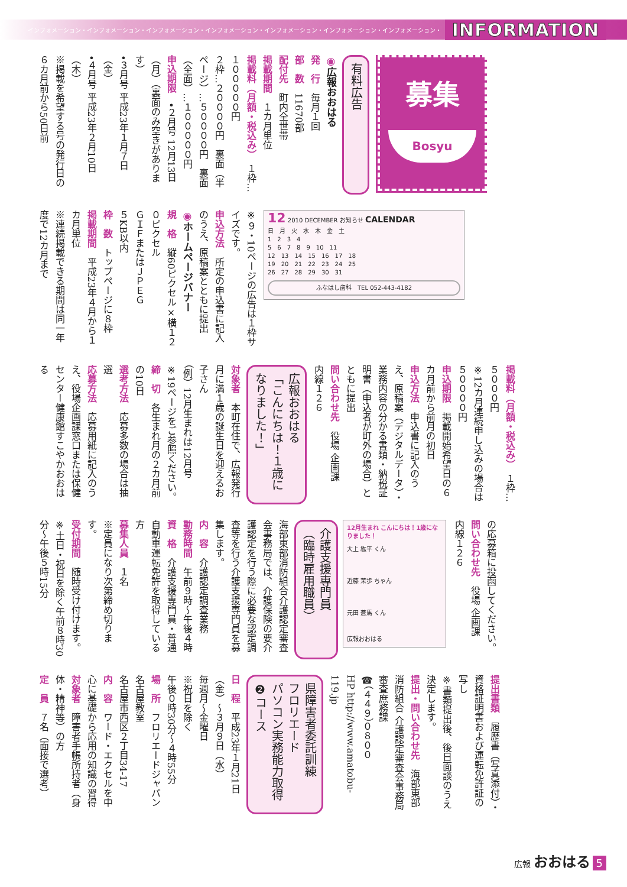インフォメーション・インフォメーション・インフォメーション・インフォメーション・インフォメーション・インフォメーション・インフォメーション・
INFORMATION
募集
Bosyu
有料広告
◉広報おおはる
発　行　毎月１回
部　数　11670部
配付先　町内全世帯
掲載期間　１カ月単位
掲載料（月額・税込み）　１枠…１０００００円
２枠…２００００円　裏面（半ページ）…５００００円　裏面（全面）…１０００００円
申込期限　•２月号 12月13日（月）（裏面のみ空きがあります）
•３月号 平成23年１月７日（金）
•４月号 平成23年２月10日（木）
※掲載を希望する号の発行日の６カ月前から50日前
12 2010 DECEMBER お知らせ CALENDAR
日　月　火　水　木　金　土
1　2　3　4
5　6　7　8　9　10　11
12　13　14　15　16　17　18
19　20　21　22　23　24　25
26　27　28　29　30　31
ふなはし歯科　TEL 052-443-4182
※９・10ページの広告は１枠サイズです。
申込方法　所定の申込書に記入のうえ、原稿案とともに提出
◉ホームページバナー
規　格　縦60ピクセル×横１２０ピクセル
ＧＩＦまたはＪＰＥＧ
５KB以内
枠　数　トップページに８枠
掲載期間　平成23年４月から１カ月単位
※連続掲載できる期間は同一年度で12カ月まで
掲載料（月額・税込み）　１枠…５０００円
※12カ月連続申し込みの場合は５００００円
申込期限　掲載開始希望日の６カ月前から前月の初日
申込方法　申込書に記入のうえ、原稿案（デジタルデータ）・業務内容の分かる書類・納税証明書（申込者が町外の場合）とともに提出
問い合わせ先　役場 企画課
内線１２６
広報おおはる
「こんにちは！１歳になりました！」
対象者　本町在住で、広報発行月に満１歳の誕生日を迎えるお子さん
（例）12月生まれは12月号
※19ページをご参照ください。
締　切　各生まれ月の２カ月前の10日
選考方法　応募多数の場合は抽選
応募方法　応募用紙に記入のうえ、役場企画課窓口または保健センター健康館すこやかおおはる
の応募箱に投函してください。
問い合わせ先　役場 企画課
内線１２６
12月生まれ こんにちは！1歳になりました！
大上 紘平 くん
近藤 茉歩 ちゃん
元田 蒼馬 くん
広報おおはる
介護支援専門員
（臨時雇用職員）
海部東部消防組合介護認定審査会事務局では、介護保険の要介護認定を行う際に必要な認定調査等を行う介護支援専門員を募集します。
内　容　介護認定調査業務
勤務時間　午前９時～午後４時
資　格　介護支援専門員・普通自動車運転免許を取得している方
募集人員　１名
※定員になり次第締め切ります。
受付期間　随時受け付けます。
※土日・祝日を除く午前８時30分～午後５時15分
提出書類　履歴書（写真添付）・資格証明書および運転免許証の写し
※書類提出後、後日面談のうえ決定します。
提出・問い合わせ先　海部東部消防組合 介護認定審査会事務局 審査庶務課
☎（４４９）０８００
HP http://www.amatobu-119.jp
県障害者委託訓練
フロリエード
パソコン実務能力取得
❷コース
日　程　平成23年１月21日（金）～３月９日（水）
毎週月～金曜日
※祝日を除く
午後０時30分～４時55分
場　所　フロリエードジャパン名古屋教室
名古屋市西区２丁目34-17
内　容　ワード・エクセルを中心に基礎から応用の知識の習得
対象者　障害者手帳所持者（身体・精神等）の方
定　員　７名（面接で選考）
広報 おおはる 5